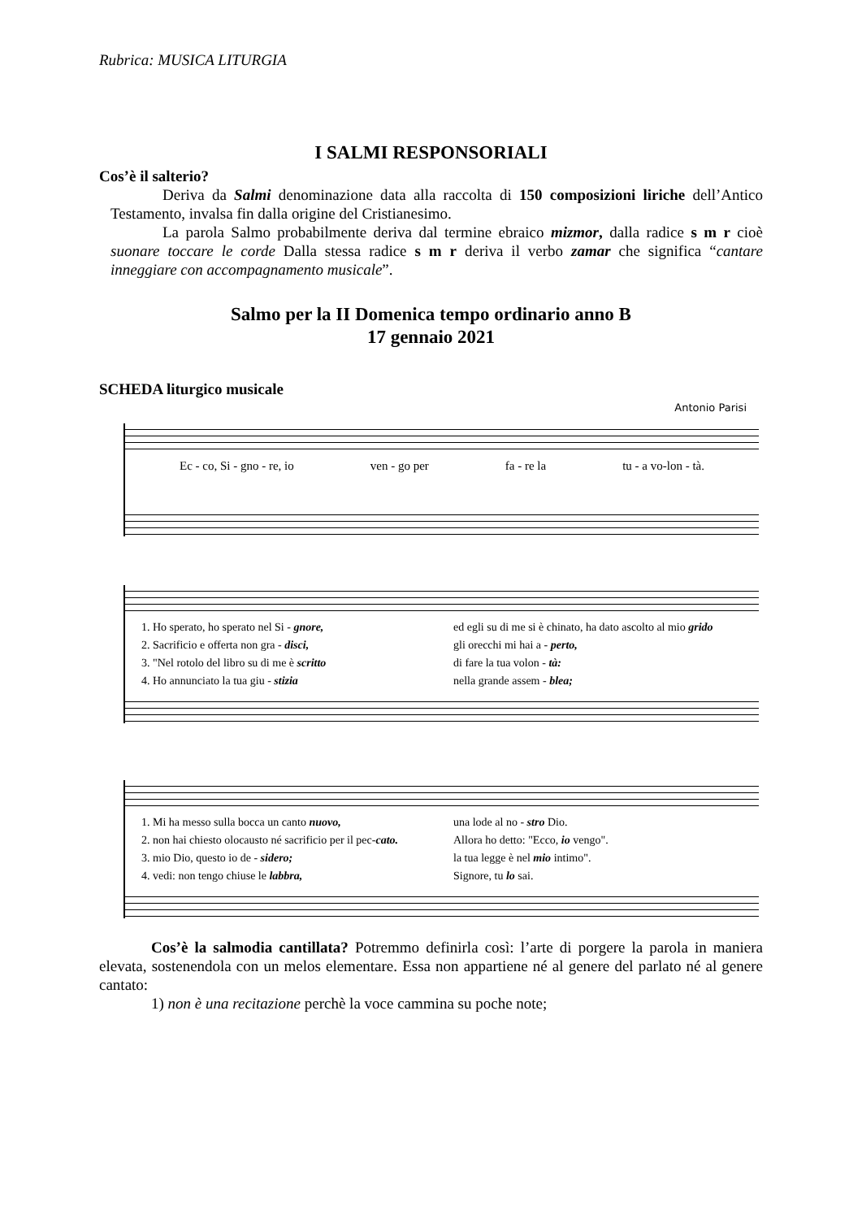Rubrica: MUSICA LITURGIA
I SALMI RESPONSORIALI
Cos’è il salterio?
Deriva da Salmi denominazione data alla raccolta di 150 composizioni liriche dell’Antico Testamento, invalsa fin dalla origine del Cristianesimo.
La parola Salmo probabilmente deriva dal termine ebraico mizmor, dalla radice s m r cioè suonare toccare le corde Dalla stessa radice s m r deriva il verbo zamar che significa “cantare inneggiare con accompagnamento musicale”.
Salmo per la II Domenica tempo ordinario anno B
17 gennaio 2021
SCHEDA liturgico musicale
Antonio Parisi
Ec - co, Si - gno - re, io ven - go per fa - re la tu - a vo-lon - tà.
1. Ho sperato, ho sperato nel Si - gnore,
ed egli su di me si è chinato, ha dato ascolto al mio grido
2. Sacrificio e offerta non gra - disci,
gli orecchi mi hai a - perto,
3. "Nel rotolo del libro su di me è scritto
di fare la tua volon - tà:
4. Ho annunciato la tua giu - stizia
nella grande assem - blea;
1. Mi ha messo sulla bocca un canto nuovo,
una lode al no - stro Dio.
2. non hai chiesto olocausto né sacrificio per il pec-cato.
Allora ho detto: "Ecco, io vengo".
3. mio Dio, questo io de - sidero;
la tua legge è nel mio intimo".
4. vedi: non tengo chiuse le labbra,
Signore, tu lo sai.
Cos’è la salmodia cantillata? Potremmo definirla così: l’arte di porgere la parola in maniera elevata, sostenendola con un melos elementare. Essa non appartiene né al genere del parlato né al genere cantato:
1) non è una recitazione perchè la voce cammina su poche note;